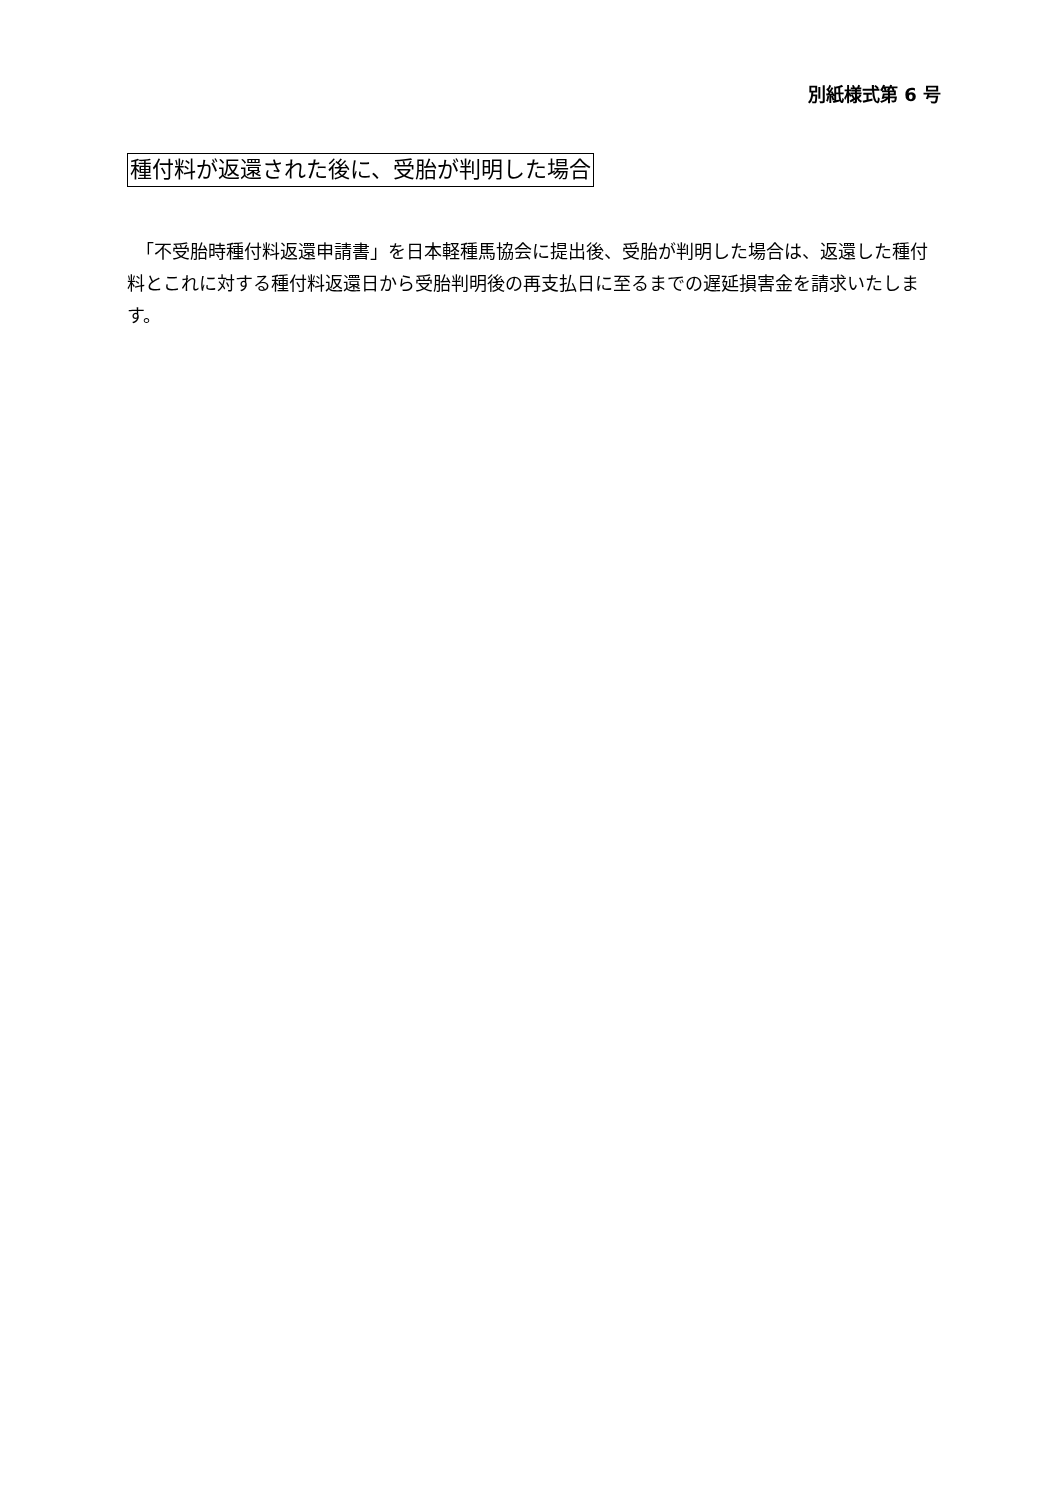別紙様式第 6 号
種付料が返還された後に、受胎が判明した場合
　「不受胎時種付料返還申請書」を日本軽種馬協会に提出後、受胎が判明した場合は、返還した種付料とこれに対する種付料返還日から受胎判明後の再支払日に至るまでの遅延損害金を請求いたします。